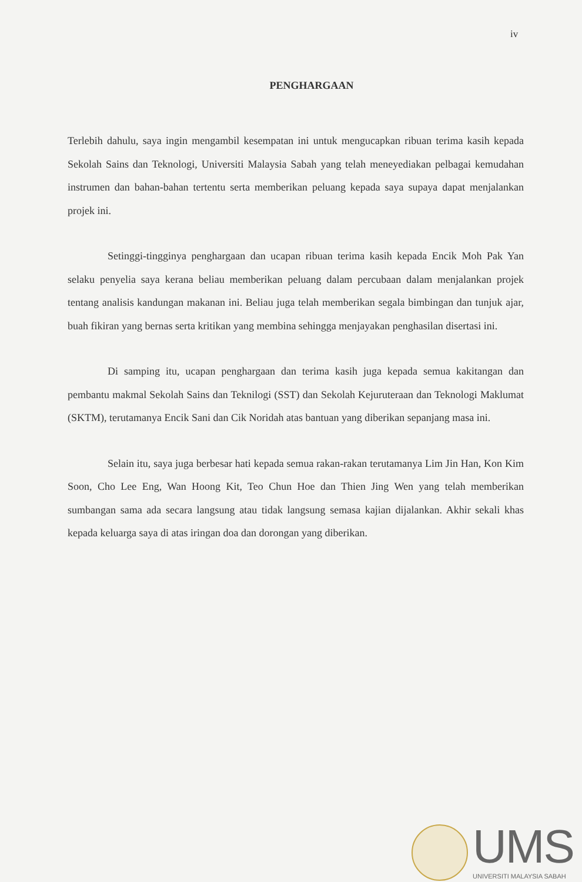iv
PENGHARGAAN
Terlebih dahulu, saya ingin mengambil kesempatan ini untuk mengucapkan ribuan terima kasih kepada Sekolah Sains dan Teknologi, Universiti Malaysia Sabah yang telah meneyediakan pelbagai kemudahan instrumen dan bahan-bahan tertentu serta memberikan peluang kepada saya supaya dapat menjalankan projek ini.
Setinggi-tingginya penghargaan dan ucapan ribuan terima kasih kepada Encik Moh Pak Yan selaku penyelia saya kerana beliau memberikan peluang dalam percubaan dalam menjalankan projek tentang analisis kandungan makanan ini. Beliau juga telah memberikan segala bimbingan dan tunjuk ajar, buah fikiran yang bernas serta kritikan yang membina sehingga menjayakan penghasilan disertasi ini.
Di samping itu, ucapan penghargaan dan terima kasih juga kepada semua kakitangan dan pembantu makmal Sekolah Sains dan Teknilogi (SST) dan Sekolah Kejuruteraan dan Teknologi Maklumat (SKTM), terutamanya Encik Sani dan Cik Noridah atas bantuan yang diberikan sepanjang masa ini.
Selain itu, saya juga berbesar hati kepada semua rakan-rakan terutamanya Lim Jin Han, Kon Kim Soon, Cho Lee Eng, Wan Hoong Kit, Teo Chun Hoe dan Thien Jing Wen yang telah memberikan sumbangan sama ada secara langsung atau tidak langsung semasa kajian dijalankan. Akhir sekali khas kepada keluarga saya di atas iringan doa dan dorongan yang diberikan.
UMS
UNIVERSITI MALAYSIA SABAH